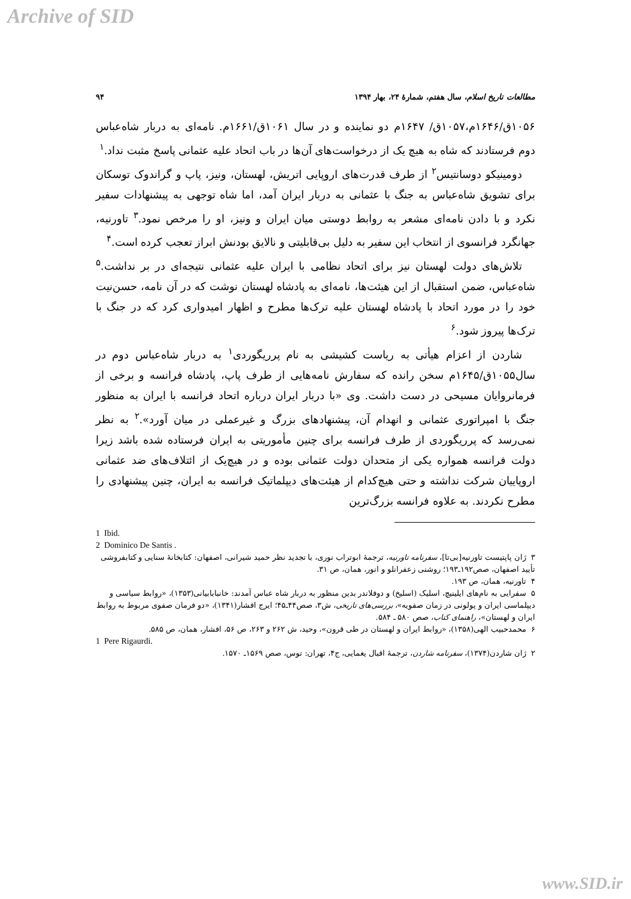Archive of SID
مطالعات تاریخ اسلام، سال هفتم، شمارهٔ ۲۴، بهار ۱۳۹۴ ۹۴
۱۰۵۶ق/۱۶۴۶م،۱۰۵۷ق/ ۱۶۴۷م دو نماینده و در سال ۱۰۶۱ق/۱۶۶۱م. نامه‌ای به دربار شاه‌عباس دوم فرستادند که شاه به هیچ یک از درخواست‌های آن‌ها در باب اتحاد علیه عثمانی پاسخ مثبت نداد.<sup>۱</sup>
دومینیکو دوسانتیس<sup>۲</sup> از طرف قدرت‌های اروپایی اتریش، لهستان، ونیز، پاپ و گراندوک توسکان برای تشویق شاه‌عباس به جنگ با عثمانی به دربار ایران آمد، اما شاه توجهی به پیشنهادات سفیر نکرد و با دادن نامه‌ای مشعر به روابط دوستی میان ایران و ونیز، او را مرخص نمود.<sup>۳</sup> تاورنیه، جهانگرد فرانسوی از انتخاب این سفیر به دلیل بی‌قابلیتی و نالایق بودنش ابراز تعجب کرده است.<sup>۴</sup>
تلاش‌های دولت لهستان نیز برای اتحاد نظامی با ایران علیه عثمانی نتیجه‌ای در بر نداشت.<sup>۵</sup> شاه‌عباس، ضمن استقبال از این هیئت‌ها، نامه‌ای به پادشاه لهستان نوشت که در آن نامه، حسن‌نیت خود را در مورد اتحاد با پادشاه لهستان علیه ترک‌ها مطرح و اظهار امیدواری کرد که در جنگ با ترک‌ها پیروز شود.<sup>۶</sup>
شاردن از اعزام هیأتی به ریاست کشیشی به نام پرریگوردی<sup>۱</sup> به دربار شاه‌عباس دوم در سال۱۰۵۵ق/۱۶۴۵م سخن رانده که سفارش نامه‌هایی از طرف پاپ، پادشاه فرانسه و برخی از فرمانروایان مسیحی در دست داشت. وی «با دربار ایران درباره اتحاد فرانسه با ایران به منظور جنگ با امپراتوری عثمانی و انهدام آن، پیشنهادهای بزرگ و غیرعملی در میان آورد».<sup>۲</sup> به نظر نمی‌رسد که پرریگوردی از طرف فرانسه برای چنین مأموریتی به ایران فرستاده شده باشد زیرا دولت فرانسه همواره یکی از متحدان دولت عثمانی بوده و در هیچ‌یک از ائتلاف‌های ضد عثمانی اروپاییان شرکت نداشته و حتی هیچ‌کدام از هیئت‌های دیپلماتیک فرانسه به ایران، چنین پیشنهادی را مطرح نکردند. به علاوه فرانسه بزرگ‌ترین
1 Ibid.
2 Dominico De Santis .
۳ ژان پاپتیست تاورنیه[بی‌تا]، سفرنامه تاورنیه، ترجمهٔ ابوتراب نوری، با تجدید نظر حمید شیرانی، اصفهان: کتابخانهٔ سنایی و کتابفروشی تأیید اصفهان، صص۱۹۲ـ۱۹۳؛ روشنی زعفرانلو و انور، همان، ص ۳۱.
۴ تاورنیه، همان، ص ۱۹۳.
۵ سفرایی به نام‌های ایلینیچ، اسلیک (اسلیخ) و دوفلاندر بدین منظور به دربار شاه عباس آمدند: خانبابابیانی(۱۳۵۳)، «روابط سیاسی و دیپلماسی ایران و پولونی در زمان صفویه»، بررسی‌های تاریخی، ش۳، صص۴۴ـ۴۵؛ ایرج افشار(۱۳۴۱)، «دو فرمان صفوی مربوط به روابط ایران و لهستان»، راهنمای کتاب، صص ۵۸۰ ـ ۵۸۴.
۶ محمدحبیب الهی(۱۳۵۸)، «روابط ایران و لهستان در طی قرون»، وحید، ش ۲۶۲ و ۲۶۳، ص ۵۶، افشار، همان، ص ۵۸۵.
1 Pere Rigaurdi.
۲ ژان شاردن(۱۳۷۴)، سفرنامه شاردن، ترجمهٔ اقبال یغمایی، ج۴، تهران: توس، صص ۱۵۶۹ـ ۱۵۷۰.
www.SID.ir